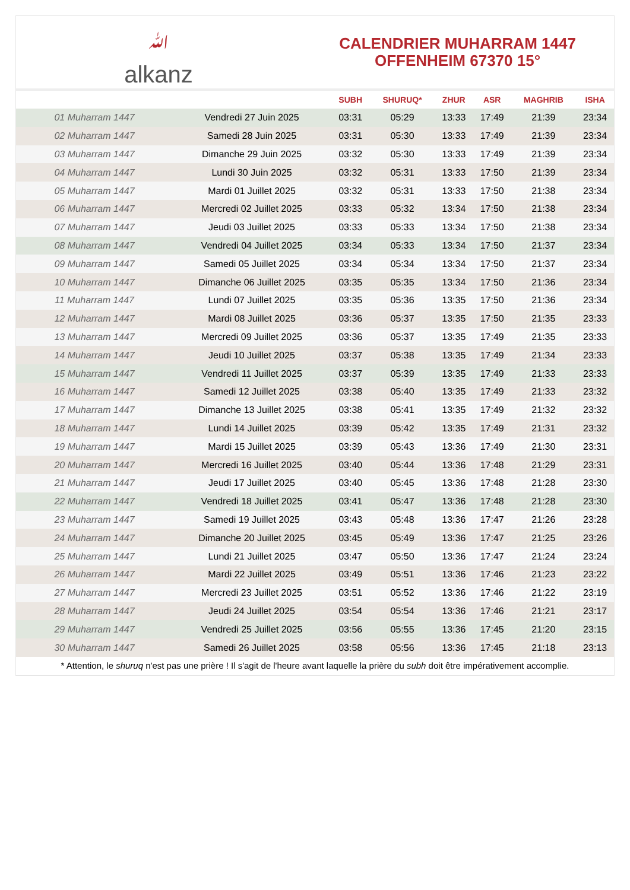ﷲalkanz
CALENDRIER MUHARRAM 1447
OFFENHEIM 67370 15°
| | | SUBH | SHURUQ* | ZHUR | ASR | MAGHRIB | ISHA |
| --- | --- | --- | --- | --- | --- | --- | --- |
| 01 Muharram 1447 | Vendredi 27 Juin 2025 | 03:31 | 05:29 | 13:33 | 17:49 | 21:39 | 23:34 |
| 02 Muharram 1447 | Samedi 28 Juin 2025 | 03:31 | 05:30 | 13:33 | 17:49 | 21:39 | 23:34 |
| 03 Muharram 1447 | Dimanche 29 Juin 2025 | 03:32 | 05:30 | 13:33 | 17:49 | 21:39 | 23:34 |
| 04 Muharram 1447 | Lundi 30 Juin 2025 | 03:32 | 05:31 | 13:33 | 17:50 | 21:39 | 23:34 |
| 05 Muharram 1447 | Mardi 01 Juillet 2025 | 03:32 | 05:31 | 13:33 | 17:50 | 21:38 | 23:34 |
| 06 Muharram 1447 | Mercredi 02 Juillet 2025 | 03:33 | 05:32 | 13:34 | 17:50 | 21:38 | 23:34 |
| 07 Muharram 1447 | Jeudi 03 Juillet 2025 | 03:33 | 05:33 | 13:34 | 17:50 | 21:38 | 23:34 |
| 08 Muharram 1447 | Vendredi 04 Juillet 2025 | 03:34 | 05:33 | 13:34 | 17:50 | 21:37 | 23:34 |
| 09 Muharram 1447 | Samedi 05 Juillet 2025 | 03:34 | 05:34 | 13:34 | 17:50 | 21:37 | 23:34 |
| 10 Muharram 1447 | Dimanche 06 Juillet 2025 | 03:35 | 05:35 | 13:34 | 17:50 | 21:36 | 23:34 |
| 11 Muharram 1447 | Lundi 07 Juillet 2025 | 03:35 | 05:36 | 13:35 | 17:50 | 21:36 | 23:34 |
| 12 Muharram 1447 | Mardi 08 Juillet 2025 | 03:36 | 05:37 | 13:35 | 17:50 | 21:35 | 23:33 |
| 13 Muharram 1447 | Mercredi 09 Juillet 2025 | 03:36 | 05:37 | 13:35 | 17:49 | 21:35 | 23:33 |
| 14 Muharram 1447 | Jeudi 10 Juillet 2025 | 03:37 | 05:38 | 13:35 | 17:49 | 21:34 | 23:33 |
| 15 Muharram 1447 | Vendredi 11 Juillet 2025 | 03:37 | 05:39 | 13:35 | 17:49 | 21:33 | 23:33 |
| 16 Muharram 1447 | Samedi 12 Juillet 2025 | 03:38 | 05:40 | 13:35 | 17:49 | 21:33 | 23:32 |
| 17 Muharram 1447 | Dimanche 13 Juillet 2025 | 03:38 | 05:41 | 13:35 | 17:49 | 21:32 | 23:32 |
| 18 Muharram 1447 | Lundi 14 Juillet 2025 | 03:39 | 05:42 | 13:35 | 17:49 | 21:31 | 23:32 |
| 19 Muharram 1447 | Mardi 15 Juillet 2025 | 03:39 | 05:43 | 13:36 | 17:49 | 21:30 | 23:31 |
| 20 Muharram 1447 | Mercredi 16 Juillet 2025 | 03:40 | 05:44 | 13:36 | 17:48 | 21:29 | 23:31 |
| 21 Muharram 1447 | Jeudi 17 Juillet 2025 | 03:40 | 05:45 | 13:36 | 17:48 | 21:28 | 23:30 |
| 22 Muharram 1447 | Vendredi 18 Juillet 2025 | 03:41 | 05:47 | 13:36 | 17:48 | 21:28 | 23:30 |
| 23 Muharram 1447 | Samedi 19 Juillet 2025 | 03:43 | 05:48 | 13:36 | 17:47 | 21:26 | 23:28 |
| 24 Muharram 1447 | Dimanche 20 Juillet 2025 | 03:45 | 05:49 | 13:36 | 17:47 | 21:25 | 23:26 |
| 25 Muharram 1447 | Lundi 21 Juillet 2025 | 03:47 | 05:50 | 13:36 | 17:47 | 21:24 | 23:24 |
| 26 Muharram 1447 | Mardi 22 Juillet 2025 | 03:49 | 05:51 | 13:36 | 17:46 | 21:23 | 23:22 |
| 27 Muharram 1447 | Mercredi 23 Juillet 2025 | 03:51 | 05:52 | 13:36 | 17:46 | 21:22 | 23:19 |
| 28 Muharram 1447 | Jeudi 24 Juillet 2025 | 03:54 | 05:54 | 13:36 | 17:46 | 21:21 | 23:17 |
| 29 Muharram 1447 | Vendredi 25 Juillet 2025 | 03:56 | 05:55 | 13:36 | 17:45 | 21:20 | 23:15 |
| 30 Muharram 1447 | Samedi 26 Juillet 2025 | 03:58 | 05:56 | 13:36 | 17:45 | 21:18 | 23:13 |
* Attention, le shuruq n'est pas une prière ! Il s'agit de l'heure avant laquelle la prière du subh doit être impérativement accomplie.